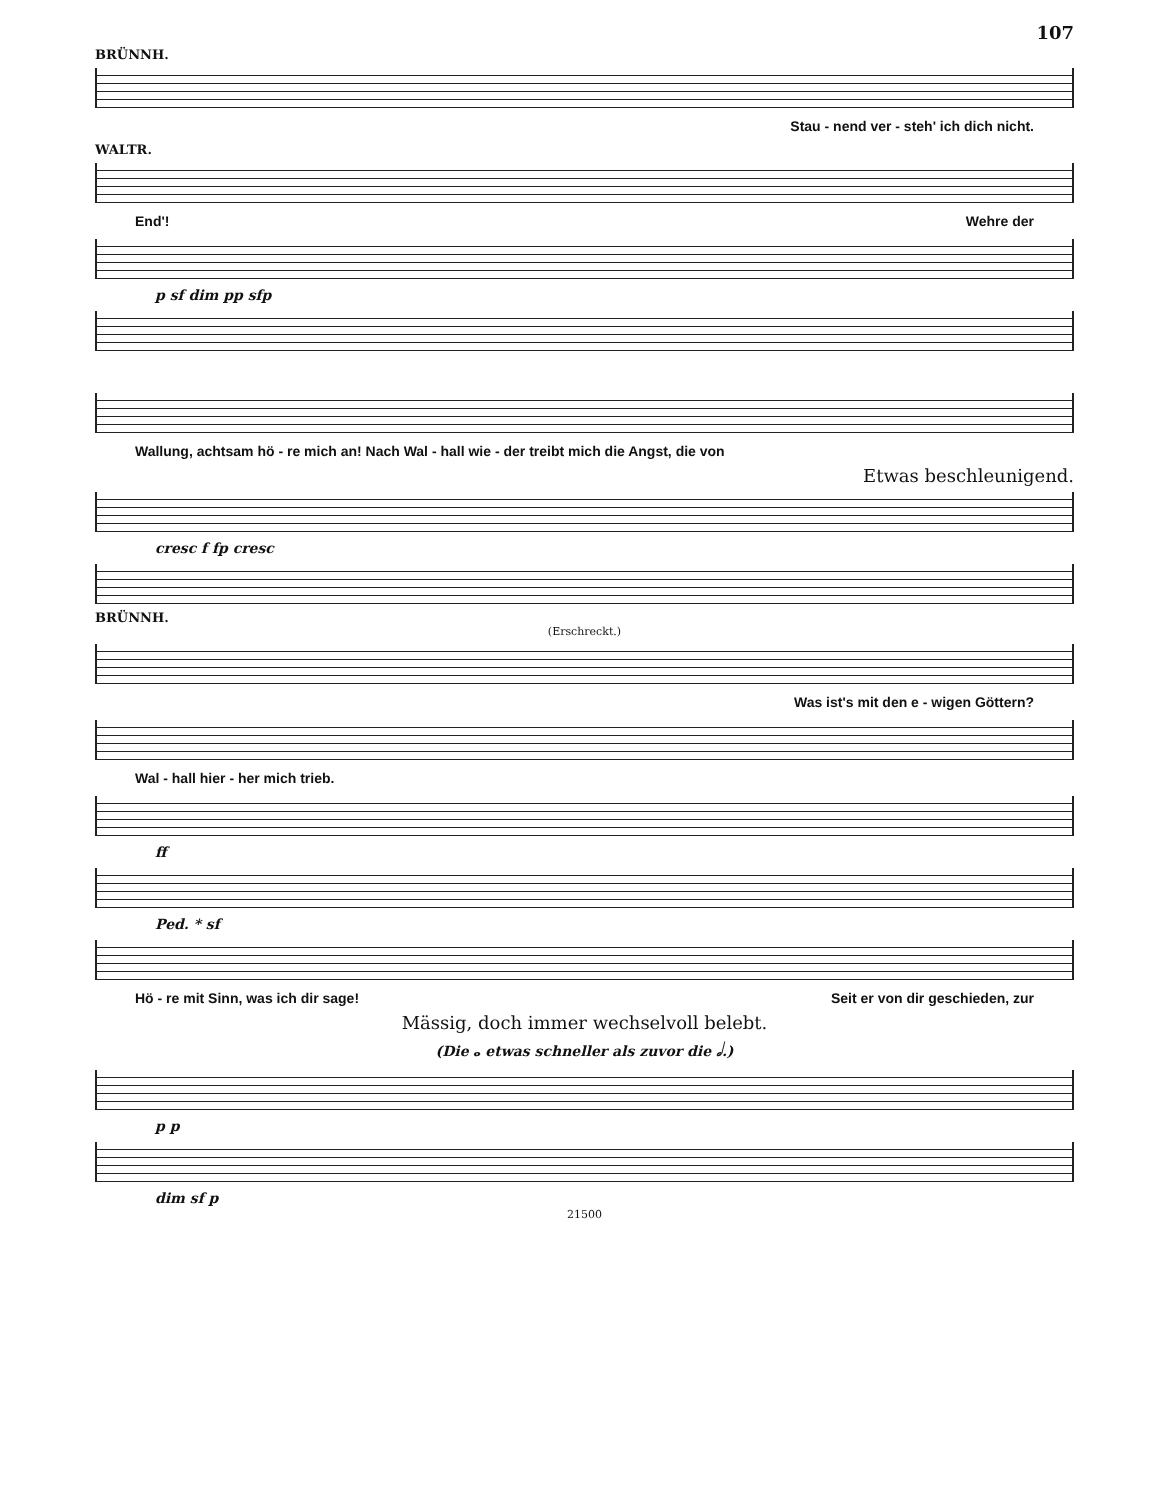107
BRÜNNH.
Stau - nend ver - steh' ich dich nicht.
WALTR.
End'! Wehre der
p sf dim pp sfp
Wallung, achtsam hö - re mich an! Nach Wal - hall wie - der treibt mich die Angst, die von
Etwas beschleunigend.
cresc f fp cresc
BRÜNNH.
(Erschreckt.)
Was ist's mit den e - wigen Göttern?
Wal - hall hier - her mich trieb.
ff
Ped. * sf
Hö - re mit Sinn, was ich dir sage! Seit er von dir geschieden, zur
Mässig, doch immer wechselvoll belebt.
(Die 𝅝 etwas schneller als zuvor die 𝅗𝅥.)
p p
dim sf p
21500